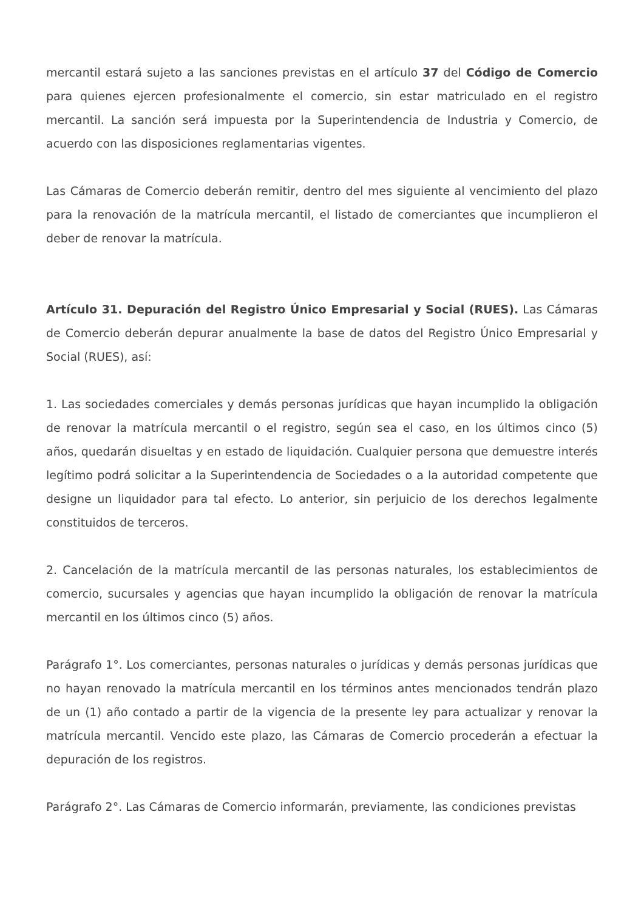mercantil estará sujeto a las sanciones previstas en el artículo 37 del Código de Comercio para quienes ejercen profesionalmente el comercio, sin estar matriculado en el registro mercantil. La sanción será impuesta por la Superintendencia de Industria y Comercio, de acuerdo con las disposiciones reglamentarias vigentes.
Las Cámaras de Comercio deberán remitir, dentro del mes siguiente al vencimiento del plazo para la renovación de la matrícula mercantil, el listado de comerciantes que incumplieron el deber de renovar la matrícula.
Artículo 31. Depuración del Registro Único Empresarial y Social (RUES). Las Cámaras de Comercio deberán depurar anualmente la base de datos del Registro Único Empresarial y Social (RUES), así:
1. Las sociedades comerciales y demás personas jurídicas que hayan incumplido la obligación de renovar la matrícula mercantil o el registro, según sea el caso, en los últimos cinco (5) años, quedarán disueltas y en estado de liquidación. Cualquier persona que demuestre interés legítimo podrá solicitar a la Superintendencia de Sociedades o a la autoridad competente que designe un liquidador para tal efecto. Lo anterior, sin perjuicio de los derechos legalmente constituidos de terceros.
2. Cancelación de la matrícula mercantil de las personas naturales, los establecimientos de comercio, sucursales y agencias que hayan incumplido la obligación de renovar la matrícula mercantil en los últimos cinco (5) años.
Parágrafo 1°. Los comerciantes, personas naturales o jurídicas y demás personas jurídicas que no hayan renovado la matrícula mercantil en los términos antes mencionados tendrán plazo de un (1) año contado a partir de la vigencia de la presente ley para actualizar y renovar la matrícula mercantil. Vencido este plazo, las Cámaras de Comercio procederán a efectuar la depuración de los registros.
Parágrafo 2°. Las Cámaras de Comercio informarán, previamente, las condiciones previstas